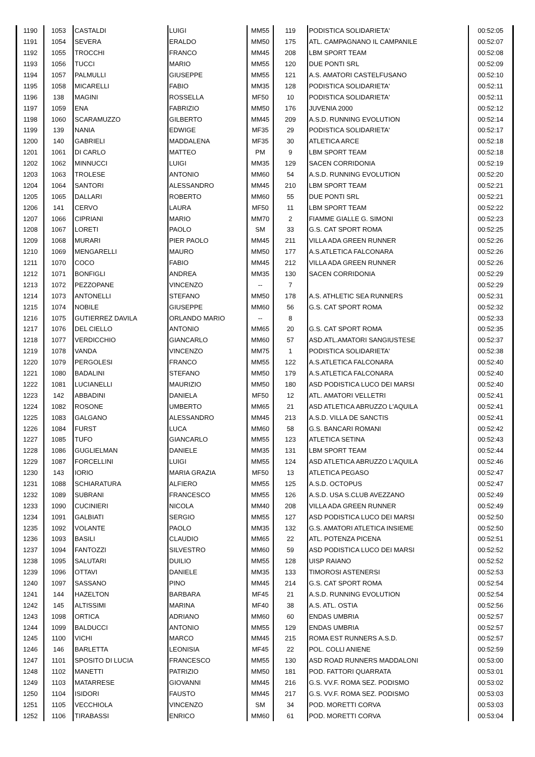| 1190 | 1053 | CASTALDI | LUIGI | MM55 | 119 | PODISTICA SOLIDARIETA' | 00:52:05 |
| 1191 | 1054 | SEVERA | ERALDO | MM50 | 175 | ATL. CAMPAGNANO IL CAMPANILE | 00:52:07 |
| 1192 | 1055 | TROCCHI | FRANCO | MM45 | 208 | LBM SPORT TEAM | 00:52:08 |
| 1193 | 1056 | TUCCI | MARIO | MM55 | 120 | DUE PONTI SRL | 00:52:09 |
| 1194 | 1057 | PALMULLI | GIUSEPPE | MM55 | 121 | A.S. AMATORI CASTELFUSANO | 00:52:10 |
| 1195 | 1058 | MICARELLI | FABIO | MM35 | 128 | PODISTICA SOLIDARIETA' | 00:52:11 |
| 1196 | 138 | MAGINI | ROSSELLA | MF50 | 10 | PODISTICA SOLIDARIETA' | 00:52:11 |
| 1197 | 1059 | ENA | FABRIZIO | MM50 | 176 | JUVENIA 2000 | 00:52:12 |
| 1198 | 1060 | SCARAMUZZO | GILBERTO | MM45 | 209 | A.S.D. RUNNING EVOLUTION | 00:52:14 |
| 1199 | 139 | NANIA | EDWIGE | MF35 | 29 | PODISTICA SOLIDARIETA' | 00:52:17 |
| 1200 | 140 | GABRIELI | MADDALENA | MF35 | 30 | ATLETICA ARCE | 00:52:18 |
| 1201 | 1061 | DI CARLO | MATTEO | PM | 9 | LBM SPORT TEAM | 00:52:18 |
| 1202 | 1062 | MINNUCCI | LUIGI | MM35 | 129 | SACEN CORRIDONIA | 00:52:19 |
| 1203 | 1063 | TROLESE | ANTONIO | MM60 | 54 | A.S.D. RUNNING EVOLUTION | 00:52:20 |
| 1204 | 1064 | SANTORI | ALESSANDRO | MM45 | 210 | LBM SPORT TEAM | 00:52:21 |
| 1205 | 1065 | DALLARI | ROBERTO | MM60 | 55 | DUE PONTI SRL | 00:52:21 |
| 1206 | 141 | CERVO | LAURA | MF50 | 11 | LBM SPORT TEAM | 00:52:22 |
| 1207 | 1066 | CIPRIANI | MARIO | MM70 | 2 | FIAMME GIALLE G. SIMONI | 00:52:23 |
| 1208 | 1067 | LORETI | PAOLO | SM | 33 | G.S. CAT SPORT ROMA | 00:52:25 |
| 1209 | 1068 | MURARI | PIER PAOLO | MM45 | 211 | VILLA ADA GREEN RUNNER | 00:52:26 |
| 1210 | 1069 | MENGARELLI | MAURO | MM50 | 177 | A.S.ATLETICA FALCONARA | 00:52:26 |
| 1211 | 1070 | COCO | FABIO | MM45 | 212 | VILLA ADA GREEN RUNNER | 00:52:26 |
| 1212 | 1071 | BONFIGLI | ANDREA | MM35 | 130 | SACEN CORRIDONIA | 00:52:29 |
| 1213 | 1072 | PEZZOPANE | VINCENZO | -- | 7 | | 00:52:29 |
| 1214 | 1073 | ANTONELLI | STEFANO | MM50 | 178 | A.S. ATHLETIC SEA RUNNERS | 00:52:31 |
| 1215 | 1074 | NOBILE | GIUSEPPE | MM60 | 56 | G.S. CAT SPORT ROMA | 00:52:32 |
| 1216 | 1075 | GUTIERREZ DAVILA | ORLANDO MARIO | -- | 8 | | 00:52:33 |
| 1217 | 1076 | DEL CIELLO | ANTONIO | MM65 | 20 | G.S. CAT SPORT ROMA | 00:52:35 |
| 1218 | 1077 | VERDICCHIO | GIANCARLO | MM60 | 57 | ASD.ATL.AMATORI SANGIUSTESE | 00:52:37 |
| 1219 | 1078 | VANDA | VINCENZO | MM75 | 1 | PODISTICA SOLIDARIETA' | 00:52:38 |
| 1220 | 1079 | PERGOLESI | FRANCO | MM55 | 122 | A.S.ATLETICA FALCONARA | 00:52:40 |
| 1221 | 1080 | BADALINI | STEFANO | MM50 | 179 | A.S.ATLETICA FALCONARA | 00:52:40 |
| 1222 | 1081 | LUCIANELLI | MAURIZIO | MM50 | 180 | ASD PODISTICA LUCO DEI MARSI | 00:52:40 |
| 1223 | 142 | ABBADINI | DANIELA | MF50 | 12 | ATL. AMATORI VELLETRI | 00:52:41 |
| 1224 | 1082 | ROSONE | UMBERTO | MM65 | 21 | ASD ATLETICA ABRUZZO L'AQUILA | 00:52:41 |
| 1225 | 1083 | GALGANO | ALESSANDRO | MM45 | 213 | A.S.D. VILLA DE SANCTIS | 00:52:41 |
| 1226 | 1084 | FURST | LUCA | MM60 | 58 | G.S. BANCARI ROMANI | 00:52:42 |
| 1227 | 1085 | TUFO | GIANCARLO | MM55 | 123 | ATLETICA SETINA | 00:52:43 |
| 1228 | 1086 | GUGLIELMAN | DANIELE | MM35 | 131 | LBM SPORT TEAM | 00:52:44 |
| 1229 | 1087 | FORCELLINI | LUIGI | MM55 | 124 | ASD ATLETICA ABRUZZO L'AQUILA | 00:52:46 |
| 1230 | 143 | IORIO | MARIA GRAZIA | MF50 | 13 | ATLETICA PEGASO | 00:52:47 |
| 1231 | 1088 | SCHIARATURA | ALFIERO | MM55 | 125 | A.S.D. OCTOPUS | 00:52:47 |
| 1232 | 1089 | SUBRANI | FRANCESCO | MM55 | 126 | A.S.D. USA S.CLUB AVEZZANO | 00:52:49 |
| 1233 | 1090 | CUCINIERI | NICOLA | MM40 | 208 | VILLA ADA GREEN RUNNER | 00:52:49 |
| 1234 | 1091 | GALBIATI | SERGIO | MM55 | 127 | ASD PODISTICA LUCO DEI MARSI | 00:52:50 |
| 1235 | 1092 | VOLANTE | PAOLO | MM35 | 132 | G.S. AMATORI ATLETICA INSIEME | 00:52:50 |
| 1236 | 1093 | BASILI | CLAUDIO | MM65 | 22 | ATL. POTENZA PICENA | 00:52:51 |
| 1237 | 1094 | FANTOZZI | SILVESTRO | MM60 | 59 | ASD PODISTICA LUCO DEI MARSI | 00:52:52 |
| 1238 | 1095 | SALUTARI | DUILIO | MM55 | 128 | UISP RAIANO | 00:52:52 |
| 1239 | 1096 | OTTAVI | DANIELE | MM35 | 133 | TIMOROSI ASTENERSI | 00:52:53 |
| 1240 | 1097 | SASSANO | PINO | MM45 | 214 | G.S. CAT SPORT ROMA | 00:52:54 |
| 1241 | 144 | HAZELTON | BARBARA | MF45 | 21 | A.S.D. RUNNING EVOLUTION | 00:52:54 |
| 1242 | 145 | ALTISSIMI | MARINA | MF40 | 38 | A.S. ATL. OSTIA | 00:52:56 |
| 1243 | 1098 | ORTICA | ADRIANO | MM60 | 60 | ENDAS UMBRIA | 00:52:57 |
| 1244 | 1099 | BALDUCCI | ANTONIO | MM55 | 129 | ENDAS UMBRIA | 00:52:57 |
| 1245 | 1100 | VICHI | MARCO | MM45 | 215 | ROMA EST RUNNERS A.S.D. | 00:52:57 |
| 1246 | 146 | BARLETTA | LEONISIA | MF45 | 22 | POL. COLLI ANIENE | 00:52:59 |
| 1247 | 1101 | SPOSITO DI LUCIA | FRANCESCO | MM55 | 130 | ASD ROAD RUNNERS MADDALONI | 00:53:00 |
| 1248 | 1102 | MANETTI | PATRIZIO | MM50 | 181 | POD. FATTORI QUARRATA | 00:53:01 |
| 1249 | 1103 | MATARRESE | GIOVANNI | MM45 | 216 | G.S. VV.F. ROMA SEZ. PODISMO | 00:53:02 |
| 1250 | 1104 | ISIDORI | FAUSTO | MM45 | 217 | G.S. VV.F. ROMA SEZ. PODISMO | 00:53:03 |
| 1251 | 1105 | VECCHIOLA | VINCENZO | SM | 34 | POD. MORETTI CORVA | 00:53:03 |
| 1252 | 1106 | TIRABASSI | ENRICO | MM60 | 61 | POD. MORETTI CORVA | 00:53:04 |